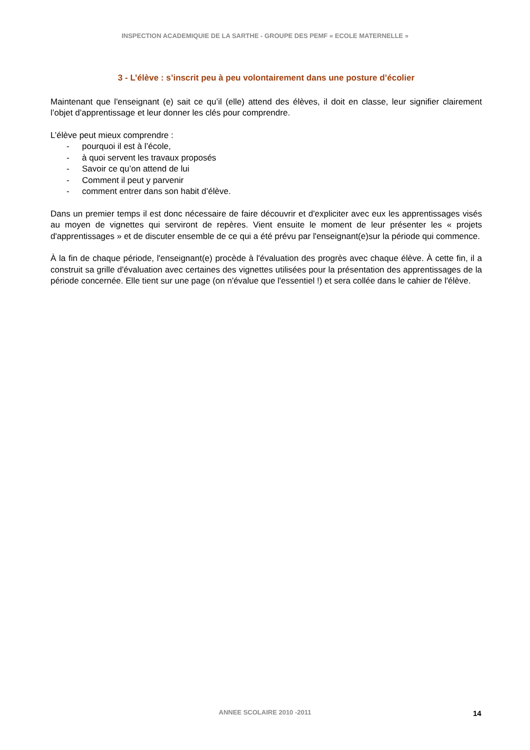INSPECTION ACADEMIQUIE DE LA SARTHE - GROUPE DES PEMF « ECOLE MATERNELLE »
3 - L’élève : s’inscrit peu à peu volontairement dans une posture d’écolier
Maintenant que l'enseignant (e) sait ce qu’il (elle) attend des élèves, il doit en classe, leur signifier clairement l’objet d’apprentissage et leur donner les clés pour comprendre.
L’élève peut mieux comprendre :
- pourquoi il est à l’école,
- à quoi servent les travaux proposés
- Savoir ce qu’on attend de lui
- Comment il peut y parvenir
- comment entrer dans son habit d’élève.
Dans un premier temps il est donc nécessaire de faire découvrir et d'expliciter avec eux les apprentissages visés au moyen de vignettes qui serviront de repères. Vient ensuite le moment de leur présenter les « projets d'apprentissages » et de discuter ensemble de ce qui a été prévu par l'enseignant(e)sur la période qui commence.
À la fin de chaque période, l'enseignant(e) procède à l'évaluation des progrès avec chaque élève. À cette fin, il a construit sa grille d'évaluation avec certaines des vignettes utilisées pour la présentation des apprentissages de la période concernée. Elle tient sur une page (on n'évalue que l'essentiel !) et sera collée dans le cahier de l'élève.
ANNEE SCOLAIRE 2010 -2011 14